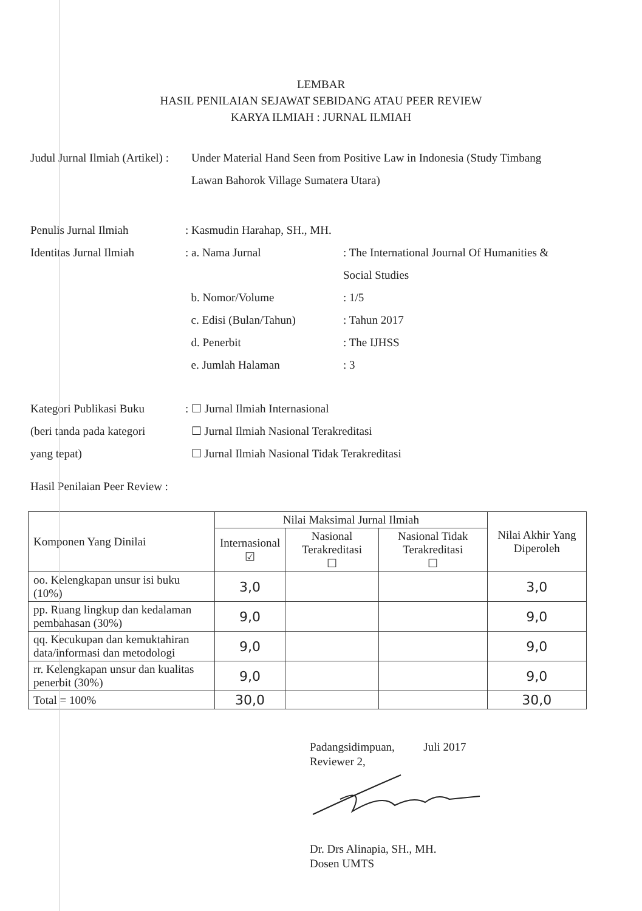LEMBAR
HASIL PENILAIAN SEJAWAT SEBIDANG ATAU PEER REVIEW
KARYA ILMIAH : JURNAL ILMIAH
Judul Jurnal Ilmiah (Artikel) :
Under Material Hand Seen from Positive Law in Indonesia (Study Timbang Lawan Bahorok Village Sumatera Utara)
Penulis Jurnal Ilmiah : Kasmudin Harahap, SH., MH.
Identitas Jurnal Ilmiah
: a. Nama Jurnal : The International Journal Of Humanities & Social Studies
b. Nomor/Volume : 1/5
c. Edisi (Bulan/Tahun) : Tahun 2017
d. Penerbit : The IJHSS
e. Jumlah Halaman : 3
Kategori Publikasi Buku
: ☐ Jurnal Ilmiah Internasional
(beri tanda pada kategori
☐ Jurnal Ilmiah Nasional Terakreditasi
yang tepat) ☐ Jurnal Ilmiah Nasional Tidak Terakreditasi
Hasil Penilaian Peer Review :
| Komponen Yang Dinilai | Nilai Maksimal Jurnal Ilmiah | | | Nilai Akhir Yang Diperoleh |
| --- | --- | --- | --- | --- |
| | Internasional ☑ | Nasional Terakreditasi ☐ | Nasional Tidak Terakreditasi ☐ | |
| oo. Kelengkapan unsur isi buku (10%) | 3,0 | | | 3,0 |
| pp. Ruang lingkup dan kedalaman pembahasan (30%) | 9,0 | | | 9,0 |
| qq. Kecukupan dan kemuktahiran data/informasi dan metodologi | 9,0 | | | 9,0 |
| rr. Kelengkapan unsur dan kualitas penerbit (30%) | 9,0 | | | 9,0 |
| Total = 100% | 30,0 | | | 30,0 |
Padangsidimpuan, Juli 2017
Reviewer 2,
Dr. Drs Alinapia, SH., MH.
Dosen UMTS